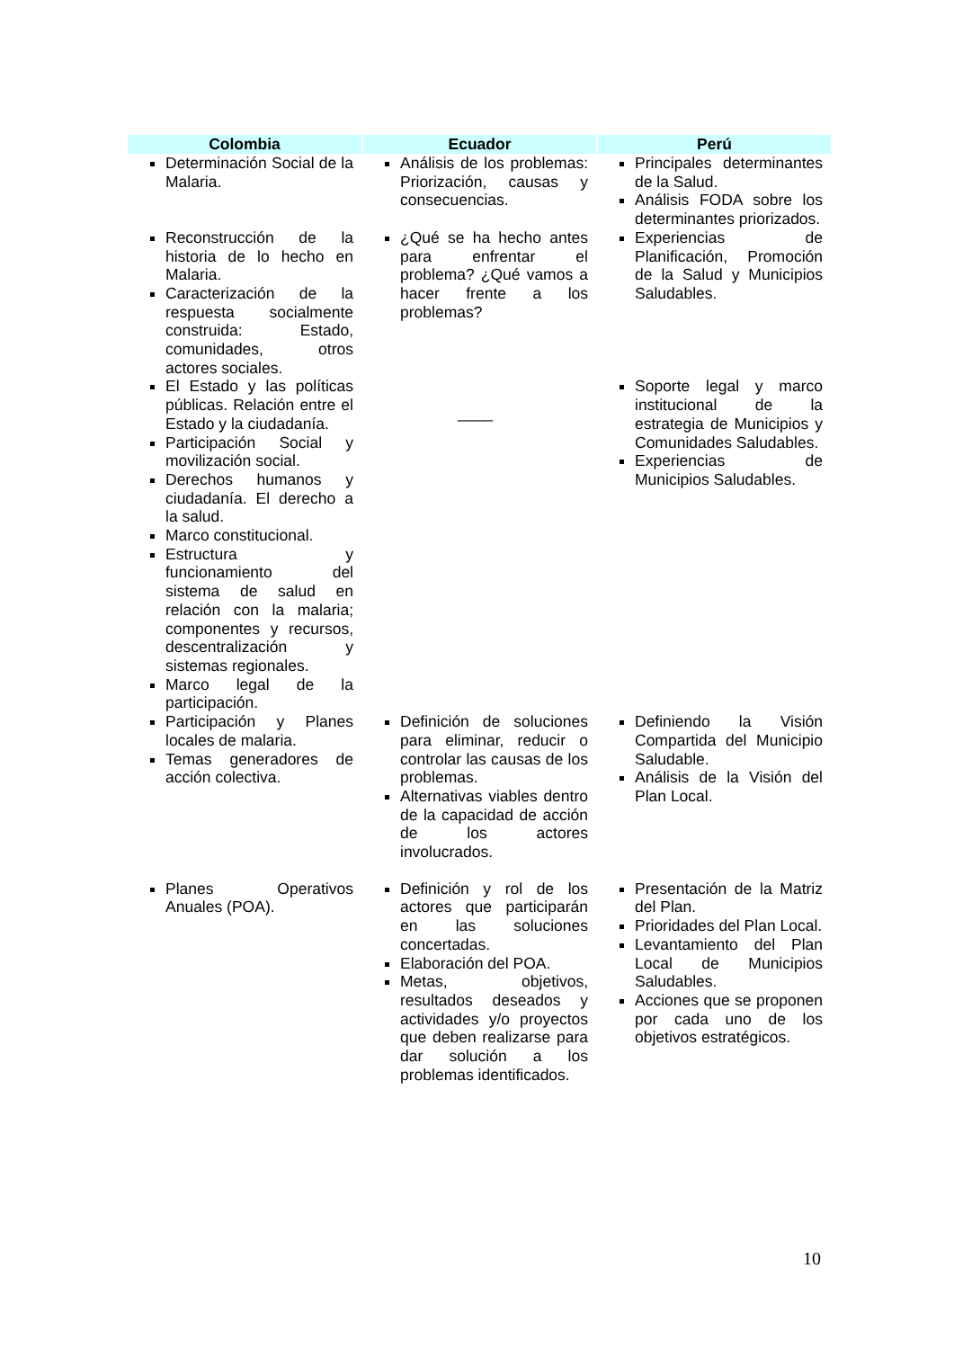| Colombia | Ecuador | Perú |
| --- | --- | --- |
| Determinación Social de la Malaria. | Análisis de los problemas: Priorización, causas y consecuencias. | Principales determinantes de la Salud. Análisis FODA sobre los determinantes priorizados. |
| Reconstrucción de la historia de lo hecho en Malaria. Caracterización de la respuesta socialmente construida: Estado, comunidades, otros actores sociales. | ¿Qué se ha hecho antes para enfrentar el problema? ¿Qué vamos a hacer frente a los problemas? | Experiencias de Planificación, Promoción de la Salud y Municipios Saludables. |
| El Estado y las políticas públicas. Relación entre el Estado y la ciudadanía. Participación Social y movilización social. Derechos humanos y ciudadanía. El derecho a la salud. Marco constitucional. Estructura y funcionamiento del sistema de salud en relación con la malaria; componentes y recursos, descentralización y sistemas regionales. Marco legal de la participación. | ____ | Soporte legal y marco institucional de la estrategia de Municipios y Comunidades Saludables. Experiencias de Municipios Saludables. |
| Participación y Planes locales de malaria. Temas generadores de acción colectiva. | Definición de soluciones para eliminar, reducir o controlar las causas de los problemas. Alternativas viables dentro de la capacidad de acción de los actores involucrados. | Definiendo la Visión Compartida del Municipio Saludable. Análisis de la Visión del Plan Local. |
| Planes Operativos Anuales (POA). | Definición y rol de los actores que participarán en las soluciones concertadas. Elaboración del POA. Metas, objetivos, resultados deseados y actividades y/o proyectos que deben realizarse para dar solución a los problemas identificados. | Presentación de la Matriz del Plan. Prioridades del Plan Local. Levantamiento del Plan Local de Municipios Saludables. Acciones que se proponen por cada uno de los objetivos estratégicos. |
10